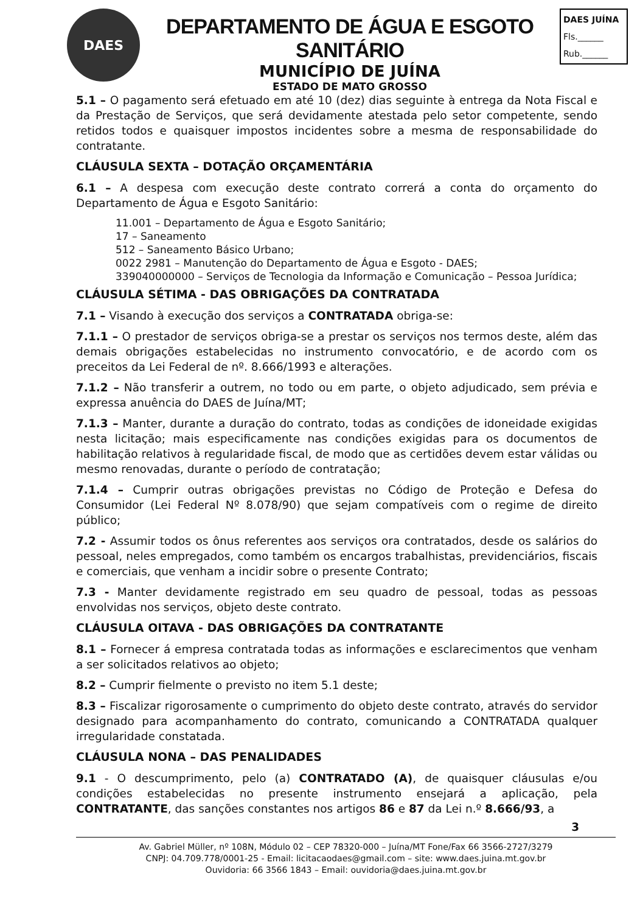DAES
DEPARTAMENTO DE ÁGUA E ESGOTO SANITÁRIO
MUNICÍPIO DE JUÍNA
ESTADO DE MATO GROSSO
DAES JUÍNA
Fls.______
Rub.______
5.1 – O pagamento será efetuado em até 10 (dez) dias seguinte à entrega da Nota Fiscal e da Prestação de Serviços, que será devidamente atestada pelo setor competente, sendo retidos todos e quaisquer impostos incidentes sobre a mesma de responsabilidade do contratante.
CLÁUSULA SEXTA – DOTAÇÃO ORÇAMENTÁRIA
6.1 – A despesa com execução deste contrato correrá a conta do orçamento do Departamento de Água e Esgoto Sanitário:
11.001 – Departamento de Água e Esgoto Sanitário;
17 – Saneamento
512 – Saneamento Básico Urbano;
0022 2981 – Manutenção do Departamento de Água e Esgoto - DAES;
339040000000 – Serviços de Tecnologia da Informação e Comunicação – Pessoa Jurídica;
CLÁUSULA SÉTIMA - DAS OBRIGAÇÕES DA CONTRATADA
7.1 – Visando à execução dos serviços a CONTRATADA obriga-se:
7.1.1 – O prestador de serviços obriga-se a prestar os serviços nos termos deste, além das demais obrigações estabelecidas no instrumento convocatório, e de acordo com os preceitos da Lei Federal de nº. 8.666/1993 e alterações.
7.1.2 – Não transferir a outrem, no todo ou em parte, o objeto adjudicado, sem prévia e expressa anuência do DAES de Juína/MT;
7.1.3 – Manter, durante a duração do contrato, todas as condições de idoneidade exigidas nesta licitação; mais especificamente nas condições exigidas para os documentos de habilitação relativos à regularidade fiscal, de modo que as certidões devem estar válidas ou mesmo renovadas, durante o período de contratação;
7.1.4 – Cumprir outras obrigações previstas no Código de Proteção e Defesa do Consumidor (Lei Federal Nº 8.078/90) que sejam compatíveis com o regime de direito público;
7.2 - Assumir todos os ônus referentes aos serviços ora contratados, desde os salários do pessoal, neles empregados, como também os encargos trabalhistas, previdenciários, fiscais e comerciais, que venham a incidir sobre o presente Contrato;
7.3 - Manter devidamente registrado em seu quadro de pessoal, todas as pessoas envolvidas nos serviços, objeto deste contrato.
CLÁUSULA OITAVA - DAS OBRIGAÇÕES DA CONTRATANTE
8.1 – Fornecer á empresa contratada todas as informações e esclarecimentos que venham a ser solicitados relativos ao objeto;
8.2 – Cumprir fielmente o previsto no item 5.1 deste;
8.3 – Fiscalizar rigorosamente o cumprimento do objeto deste contrato, através do servidor designado para acompanhamento do contrato, comunicando a CONTRATADA qualquer irregularidade constatada.
CLÁUSULA NONA – DAS PENALIDADES
9.1 - O descumprimento, pelo (a) CONTRATADO (A), de quaisquer cláusulas e/ou condições estabelecidas no presente instrumento ensejará a aplicação, pela CONTRATANTE, das sanções constantes nos artigos 86 e 87 da Lei n.º 8.666/93, a
3
Av. Gabriel Müller, nº 108N, Módulo 02 – CEP 78320-000 – Juína/MT Fone/Fax 66 3566-2727/3279
CNPJ: 04.709.778/0001-25 - Email: licitacaodaes@gmail.com – site: www.daes.juina.mt.gov.br
Ouvidoria: 66 3566 1843 – Email: ouvidoria@daes.juina.mt.gov.br